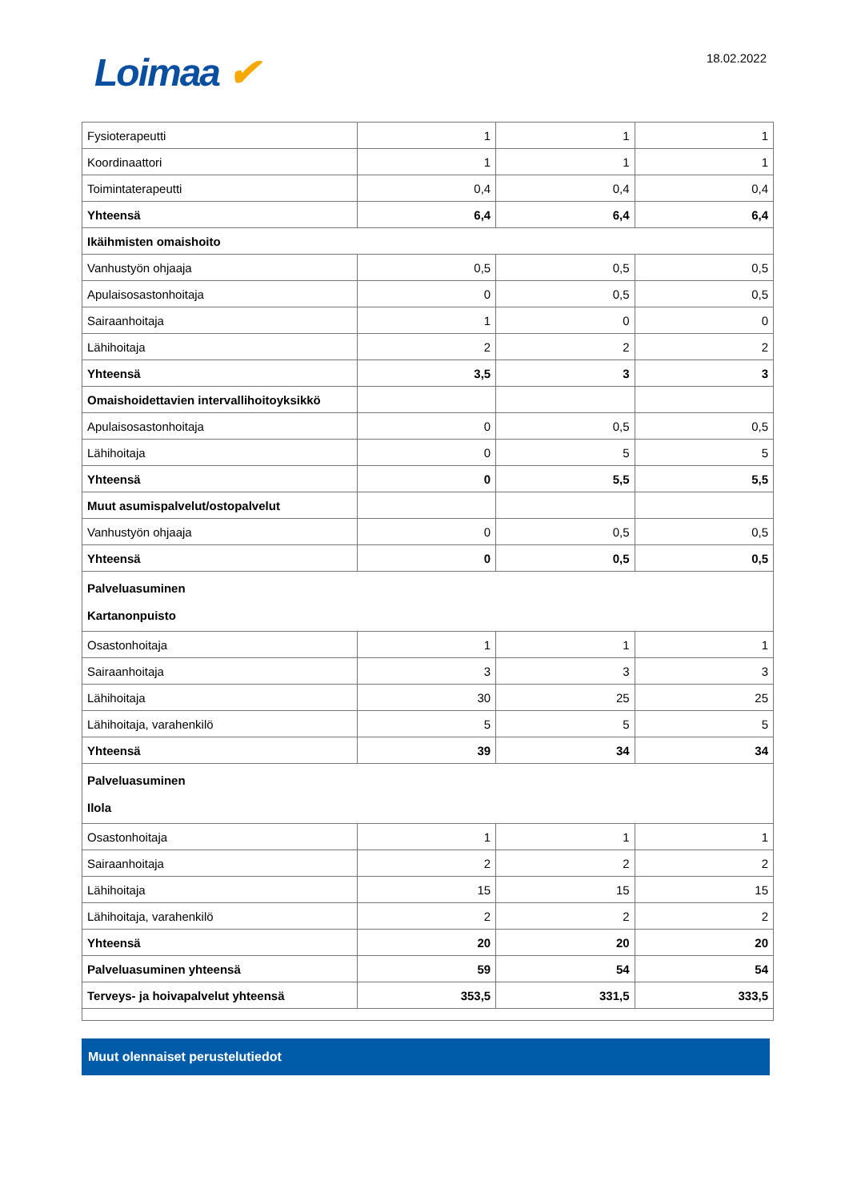Loimaa ✔
18.02.2022
| Fysioterapeutti | 1 | 1 | 1 |
| Koordinaattori | 1 | 1 | 1 |
| Toimintaterapeutti | 0,4 | 0,4 | 0,4 |
| Yhteensä | 6,4 | 6,4 | 6,4 |
| Ikäihmisten omaishoito | | | |
| Vanhustyön ohjaaja | 0,5 | 0,5 | 0,5 |
| Apulaisosastonhoitaja | 0 | 0,5 | 0,5 |
| Sairaanhoitaja | 1 | 0 | 0 |
| Lähihoitaja | 2 | 2 | 2 |
| Yhteensä | 3,5 | 3 | 3 |
| Omaishoidettavien intervallihoitoyksikkö | | | |
| Apulaisosastonhoitaja | 0 | 0,5 | 0,5 |
| Lähihoitaja | 0 | 5 | 5 |
| Yhteensä | 0 | 5,5 | 5,5 |
| Muut asumispalvelut/ostopalvelut | | | |
| Vanhustyön ohjaaja | 0 | 0,5 | 0,5 |
| Yhteensä | 0 | 0,5 | 0,5 |
| Palveluasuminen Kartanonpuisto | | | |
| Osastonhoitaja | 1 | 1 | 1 |
| Sairaanhoitaja | 3 | 3 | 3 |
| Lähihoitaja | 30 | 25 | 25 |
| Lähihoitaja, varahenkilö | 5 | 5 | 5 |
| Yhteensä | 39 | 34 | 34 |
| Palveluasuminen Ilola | | | |
| Osastonhoitaja | 1 | 1 | 1 |
| Sairaanhoitaja | 2 | 2 | 2 |
| Lähihoitaja | 15 | 15 | 15 |
| Lähihoitaja, varahenkilö | 2 | 2 | 2 |
| Yhteensä | 20 | 20 | 20 |
| Palveluasuminen yhteensä | 59 | 54 | 54 |
| Terveys- ja hoivapalvelut yhteensä | 353,5 | 331,5 | 333,5 |
Muut olennaiset perustelutiedot